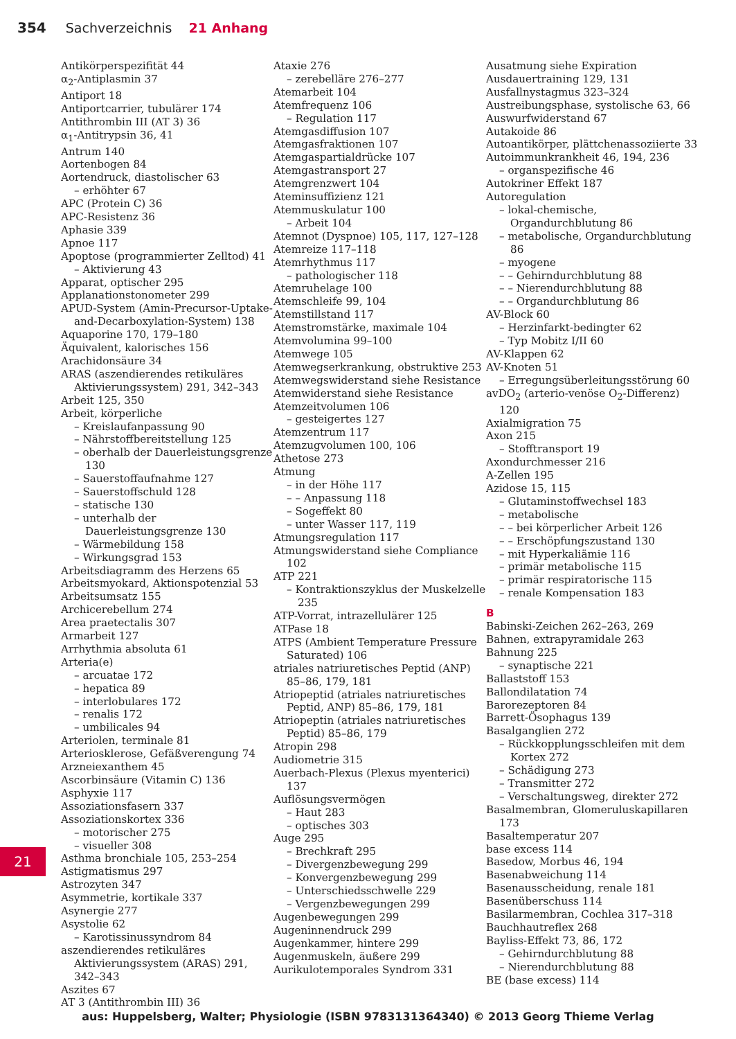354 Sachverzeichnis 21 Anhang
Antikörperspezifität 44
α<sub>2</sub>-Antiplasmin 37
Antiport 18
Antiportcarrier, tubulärer 174
Antithrombin III (AT 3) 36
α<sub>1</sub>-Antitrypsin 36, 41
Antrum 140
Aortenbogen 84
Aortendruck, diastolischer 63
– erhöhter 67
APC (Protein C) 36
APC-Resistenz 36
Aphasie 339
Apnoe 117
Apoptose (programmierter Zelltod) 41
– Aktivierung 43
Apparat, optischer 295
Applanationstonometer 299
APUD-System (Amin-Precursor-Uptake-and-Decarboxylation-System) 138
Aquaporine 170, 179–180
Äquivalent, kalorisches 156
Arachidonsäure 34
ARAS (aszendierendes retikuläres Aktivierungssystem) 291, 342–343
Arbeit 125, 350
Arbeit, körperliche
– Kreislaufanpassung 90
– Nährstoffbereitstellung 125
– oberhalb der Dauerleistungsgrenze 130
– Sauerstoffaufnahme 127
– Sauerstoffschuld 128
– statische 130
– unterhalb der Dauerleistungsgrenze 130
– Wärmebildung 158
– Wirkungsgrad 153
Arbeitsdiagramm des Herzens 65
Arbeitsmyokard, Aktionspotenzial 53
Arbeitsumsatz 155
Archicerebellum 274
Area praetectalis 307
Armarbeit 127
Arrhythmia absoluta 61
Arteria(e)
– arcuatae 172
– hepatica 89
– interlobulares 172
– renalis 172
– umbilicales 94
Arteriolen, terminale 81
Arteriosklerose, Gefäßverengung 74
Arzneiexanthem 45
Ascorbinsäure (Vitamin C) 136
Asphyxie 117
Assoziationsfasern 337
Assoziationskortex 336
– motorischer 275
– visueller 308
Asthma bronchiale 105, 253–254
Astigmatismus 297
Astrozyten 347
Asymmetrie, kortikale 337
Asynergie 277
Asystolie 62
– Karotissinussyndrom 84
aszendierendes retikuläres Aktivierungssystem (ARAS) 291, 342–343
Aszites 67
AT 3 (Antithrombin III) 36
Ataxie 276
– zerebelläre 276–277
Atemarbeit 104
Atemfrequenz 106
– Regulation 117
Atemgasdiffusion 107
Atemgasfraktionen 107
Atemgaspartialdrücke 107
Atemgastransport 27
Atemgrenzwert 104
Ateminsuffizienz 121
Atemmuskulatur 100
– Arbeit 104
Atemnot (Dyspnoe) 105, 117, 127–128
Atemreize 117–118
Atemrhythmus 117
– pathologischer 118
Atemruhelage 100
Atemschleife 99, 104
Atemstillstand 117
Atemstromstärke, maximale 104
Atemvolumina 99–100
Atemwege 105
Atemwegserkrankung, obstruktive 253
Atemwegswiderstand siehe Resistance
Atemwiderstand siehe Resistance
Atemzeitvolumen 106
– gesteigertes 127
Atemzentrum 117
Atemzugvolumen 100, 106
Athetose 273
Atmung
– in der Höhe 117
– – Anpassung 118
– Sogeffekt 80
– unter Wasser 117, 119
Atmungsregulation 117
Atmungswiderstand siehe Compliance 102
ATP 221
– Kontraktionszyklus der Muskelzelle 235
ATP-Vorrat, intrazellulärer 125
ATPase 18
ATPS (Ambient Temperature Pressure Saturated) 106
atriales natriuretisches Peptid (ANP) 85–86, 179, 181
Atriopeptid (atriales natriuretisches Peptid, ANP) 85–86, 179, 181
Atriopeptin (atriales natriuretisches Peptid) 85–86, 179
Atropin 298
Audiometrie 315
Auerbach-Plexus (Plexus myenterici) 137
Auflösungsvermögen
– Haut 283
– optisches 303
Auge 295
– Brechkraft 295
– Divergenzbewegung 299
– Konvergenzbewegung 299
– Unterschiedsschwelle 229
– Vergenzbewegungen 299
Augenbewegungen 299
Augeninnendruck 299
Augenkammer, hintere 299
Augenmuskeln, äußere 299
Aurikulotemporales Syndrom 331
Ausatmung siehe Expiration
Ausdauertraining 129, 131
Ausfallnystagmus 323–324
Austreibungsphase, systolische 63, 66
Auswurfwiderstand 67
Autakoide 86
Autoantikörper, plättchenassoziierte 33
Autoimmunkrankheit 46, 194, 236
– organspezifische 46
Autokriner Effekt 187
Autoregulation
– lokal-chemische, Organdurchblutung 86
– metabolische, Organdurchblutung 86
– myogene
– – Gehirndurchblutung 88
– – Nierendurchblutung 88
– – Organdurchblutung 86
AV-Block 60
– Herzinfarkt-bedingter 62
– Typ Mobitz I/II 60
AV-Klappen 62
AV-Knoten 51
– Erregungsüberleitungsstörung 60
avDO<sub>2</sub> (arterio-venöse O<sub>2</sub>-Differenz) 120
Axialmigration 75
Axon 215
– Stofftransport 19
Axondurchmesser 216
A-Zellen 195
Azidose 15, 115
– Glutaminstoffwechsel 183
– metabolische
– – bei körperlicher Arbeit 126
– – Erschöpfungszustand 130
– mit Hyperkaliämie 116
– primär metabolische 115
– primär respiratorische 115
– renale Kompensation 183
B
Babinski-Zeichen 262–263, 269
Bahnen, extrapyramidale 263
Bahnung 225
– synaptische 221
Ballaststoff 153
Ballondilatation 74
Barorezeptoren 84
Barrett-Ösophagus 139
Basalganglien 272
– Rückkopplungsschleifen mit dem Kortex 272
– Schädigung 273
– Transmitter 272
– Verschaltungsweg, direkter 272
Basalmembran, Glomeruluskapillaren 173
Basaltemperatur 207
base excess 114
Basedow, Morbus 46, 194
Basenabweichung 114
Basenausscheidung, renale 181
Basenüberschuss 114
Basilarmembran, Cochlea 317–318
Bauchhautreflex 268
Bayliss-Effekt 73, 86, 172
– Gehirndurchblutung 88
– Nierendurchblutung 88
BE (base excess) 114
21
aus: Huppelsberg, Walter; Physiologie (ISBN 9783131364340) © 2013 Georg Thieme Verlag